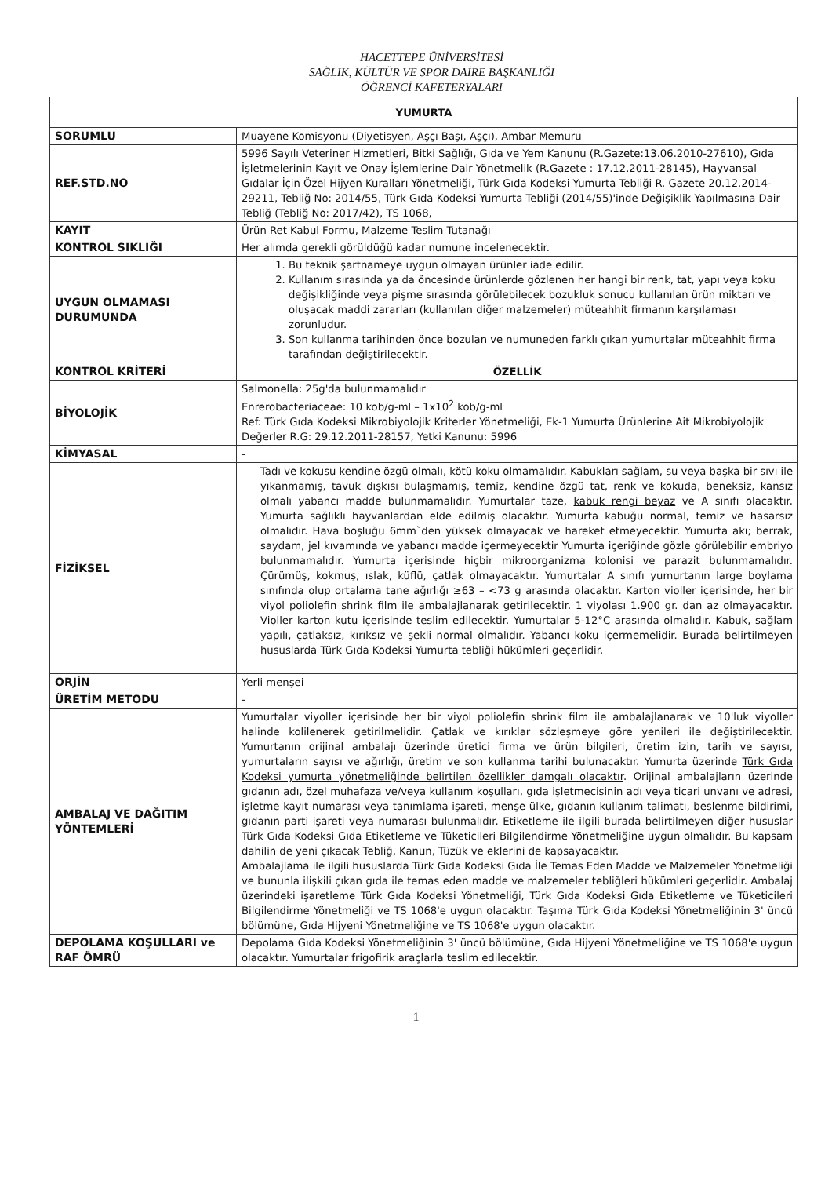HACETTEPE ÜNİVERSİTESİ
SAĞLIK, KÜLTÜR VE SPOR DAİRE BAŞKANLIĞI
ÖĞRENCİ KAFETERYALARI
| YUMURTA | |
| --- | --- |
| SORUMLU | Muayene Komisyonu (Diyetisyen, Aşçı Başı, Aşçı), Ambar Memuru |
| REF.STD.NO | 5996 Sayılı Veteriner Hizmetleri, Bitki Sağlığı, Gıda ve Yem Kanunu (R.Gazete:13.06.2010-27610), Gıda İşletmelerinin Kayıt ve Onay İşlemlerine Dair Yönetmelik (R.Gazete : 17.12.2011-28145), Hayvansal Gıdalar İçin Özel Hijyen Kuralları Yönetmeliği, Türk Gıda Kodeksi Yumurta Tebliği R. Gazete 20.12.2014-29211, Tebliğ No: 2014/55, Türk Gıda Kodeksi Yumurta Tebliği (2014/55)'inde Değişiklik Yapılmasına Dair Tebliğ (Tebliğ No: 2017/42), TS 1068, |
| KAYIT | Ürün Ret Kabul Formu, Malzeme Teslim Tutanağı |
| KONTROL SIKLIĞI | Her alımda gerekli görüldüğü kadar numune incelenecektir. |
| UYGUN OLMAMASI DURUMUNDA | 1. Bu teknik şartnameye uygun olmayan ürünler iade edilir. 2. Kullanım sırasında ya da öncesinde ürünlerde gözlenen her hangi bir renk, tat, yapı veya koku değişikliğinde veya pişme sırasında görülebilecek bozukluk sonucu kullanılan ürün miktarı ve oluşacak maddi zararları (kullanılan diğer malzemeler) müteahhit firmanın karşılaması zorunludur. 3. Son kullanma tarihinden önce bozulan ve numuneden farklı çıkan yumurtalar müteahhit firma tarafından değiştirilecektir. |
| KONTROL KRİTERİ | ÖZELLİK |
| BİYOLOJİK | Salmonella: 25g'da bulunmamalıdır Enrerobacteriaceae: 10 kob/g-ml – 1x10<sup>2</sup> kob/g-ml Ref: Türk Gıda Kodeksi Mikrobiyolojik Kriterler Yönetmeliği, Ek-1 Yumurta Ürünlerine Ait Mikrobiyolojik Değerler R.G: 29.12.2011-28157, Yetki Kanunu: 5996 |
| KİMYASAL | - |
| FİZİKSEL | Tadı ve kokusu kendine özgü olmalı, kötü koku olmamalıdır. Kabukları sağlam, su veya başka bir sıvı ile yıkanmamış, tavuk dışkısı bulaşmamış, temiz, kendine özgü tat, renk ve kokuda, beneksiz, kansız olmalı yabancı madde bulunmamalıdır. Yumurtalar taze, kabuk rengi beyaz ve A sınıfı olacaktır. Yumurta sağlıklı hayvanlardan elde edilmiş olacaktır. Yumurta kabuğu normal, temiz ve hasarsız olmalıdır. Hava boşluğu 6mm`den yüksek olmayacak ve hareket etmeyecektir. Yumurta akı; berrak, saydam, jel kıvamında ve yabancı madde içermeyecektir Yumurta içeriğinde gözle görülebilir embriyo bulunmamalıdır. Yumurta içerisinde hiçbir mikroorganizma kolonisi ve parazit bulunmamalıdır. Çürümüş, kokmuş, ıslak, küflü, çatlak olmayacaktır. Yumurtalar A sınıfı yumurtanın large boylama sınıfında olup ortalama tane ağırlığı ≥63 – <73 g arasında olacaktır. Karton violler içerisinde, her bir viyol poliolefin shrink film ile ambalajlanarak getirilecektir. 1 viyolası 1.900 gr. dan az olmayacaktır. Violler karton kutu içerisinde teslim edilecektir. Yumurtalar 5-12°C arasında olmalıdır. Kabuk, sağlam yapılı, çatlaksız, kırıksız ve şekli normal olmalıdır. Yabancı koku içermemelidir. Burada belirtilmeyen hususlarda Türk Gıda Kodeksi Yumurta tebliği hükümleri geçerlidir. |
| ORJİN | Yerli menşei |
| ÜRETİM METODU | - |
| AMBALAJ VE DAĞITIM YÖNTEMLERİ | Yumurtalar viyoller içerisinde her bir viyol poliolefin shrink film ile ambalajlanarak ve 10'luk viyoller halinde kolilenerek getirilmelidir. Çatlak ve kırıklar sözleşmeye göre yenileri ile değiştirilecektir. Yumurtanın orijinal ambalajı üzerinde üretici firma ve ürün bilgileri, üretim izin, tarih ve sayısı, yumurtaların sayısı ve ağırlığı, üretim ve son kullanma tarihi bulunacaktır. Yumurta üzerinde Türk Gıda Kodeksi yumurta yönetmeliğinde belirtilen özellikler damgalı olacaktır . Orijinal ambalajların üzerinde gıdanın adı, özel muhafaza ve/veya kullanım koşulları, gıda işletmecisinin adı veya ticari unvanı ve adresi, işletme kayıt numarası veya tanımlama işareti, menşe ülke, gıdanın kullanım talimatı, beslenme bildirimi, gıdanın parti işareti veya numarası bulunmalıdır. Etiketleme ile ilgili burada belirtilmeyen diğer hususlar Türk Gıda Kodeksi Gıda Etiketleme ve Tüketicileri Bilgilendirme Yönetmeliğine uygun olmalıdır. Bu kapsam dahilin de yeni çıkacak Tebliğ, Kanun, Tüzük ve eklerini de kapsayacaktır. Ambalajlama ile ilgili hususlarda Türk Gıda Kodeksi Gıda İle Temas Eden Madde ve Malzemeler Yönetmeliği ve bununla ilişkili çıkan gıda ile temas eden madde ve malzemeler tebliğleri hükümleri geçerlidir. Ambalaj üzerindeki işaretleme Türk Gıda Kodeksi Yönetmeliği, Türk Gıda Kodeksi Gıda Etiketleme ve Tüketicileri Bilgilendirme Yönetmeliği ve TS 1068'e uygun olacaktır. Taşıma Türk Gıda Kodeksi Yönetmeliğinin 3' üncü bölümüne, Gıda Hijyeni Yönetmeliğine ve TS 1068'e uygun olacaktır. |
| DEPOLAMA KOŞULLARI ve RAF ÖMRÜ | Depolama Gıda Kodeksi Yönetmeliğinin 3' üncü bölümüne, Gıda Hijyeni Yönetmeliğine ve TS 1068'e uygun olacaktır. Yumurtalar frigofirik araçlarla teslim edilecektir. |
1